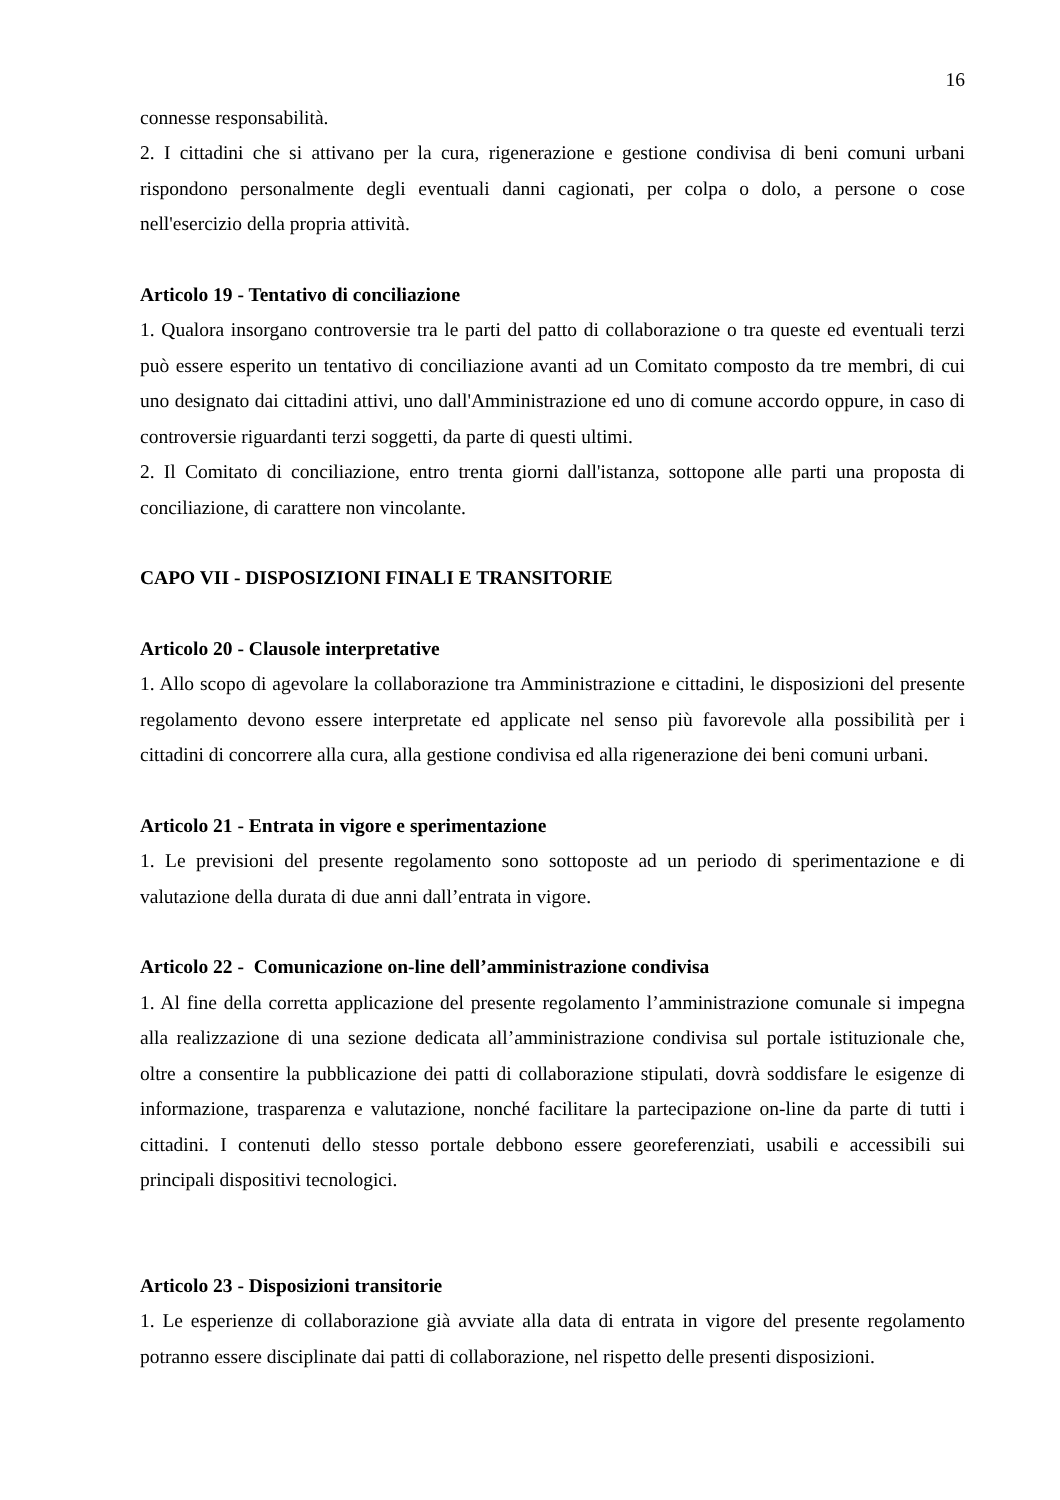16
connesse responsabilità.
2. I cittadini che si attivano per la cura, rigenerazione e gestione condivisa di beni comuni urbani rispondono personalmente degli eventuali danni cagionati, per colpa o dolo, a persone o cose nell'esercizio della propria attività.
Articolo 19 - Tentativo di conciliazione
1. Qualora insorgano controversie tra le parti del patto di collaborazione o tra queste ed eventuali terzi può essere esperito un tentativo di conciliazione avanti ad un Comitato composto da tre membri, di cui uno designato dai cittadini attivi, uno dall'Amministrazione ed uno di comune accordo oppure, in caso di controversie riguardanti terzi soggetti, da parte di questi ultimi.
2. Il Comitato di conciliazione, entro trenta giorni dall'istanza, sottopone alle parti una proposta di conciliazione, di carattere non vincolante.
CAPO VII - DISPOSIZIONI FINALI E TRANSITORIE
Articolo 20 - Clausole interpretative
1. Allo scopo di agevolare la collaborazione tra Amministrazione e cittadini, le disposizioni del presente regolamento devono essere interpretate ed applicate nel senso più favorevole alla possibilità per i cittadini di concorrere alla cura, alla gestione condivisa ed alla rigenerazione dei beni comuni urbani.
Articolo 21 - Entrata in vigore e sperimentazione
1. Le previsioni del presente regolamento sono sottoposte ad un periodo di sperimentazione e di valutazione della durata di due anni dall’entrata in vigore.
Articolo 22 - Comunicazione on-line dell’amministrazione condivisa
1. Al fine della corretta applicazione del presente regolamento l’amministrazione comunale si impegna alla realizzazione di una sezione dedicata all’amministrazione condivisa sul portale istituzionale che, oltre a consentire la pubblicazione dei patti di collaborazione stipulati, dovrà soddisfare le esigenze di informazione, trasparenza e valutazione, nonché facilitare la partecipazione on-line da parte di tutti i cittadini. I contenuti dello stesso portale debbono essere georeferenziati, usabili e accessibili sui principali dispositivi tecnologici.
Articolo 23 - Disposizioni transitorie
1. Le esperienze di collaborazione già avviate alla data di entrata in vigore del presente regolamento potranno essere disciplinate dai patti di collaborazione, nel rispetto delle presenti disposizioni.